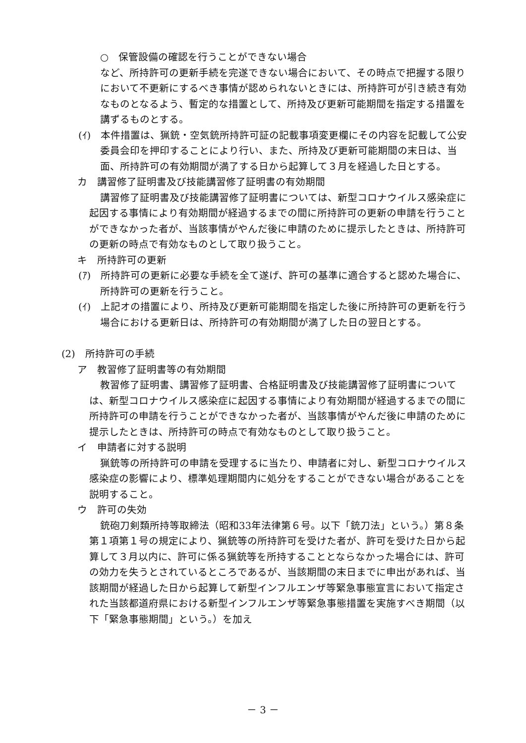○　保管設備の確認を行うことができない場合
など、所持許可の更新手続を完遂できない場合において、その時点で把握する限りにおいて不更新にするべき事情が認められないときには、所持許可が引き続き有効なものとなるよう、暫定的な措置として、所持及び更新可能期間を指定する措置を講ずるものとする。
(ｲ)　本件措置は、猟銃・空気銃所持許可証の記載事項変更欄にその内容を記載して公安委員会印を押印することにより行い、また、所持及び更新可能期間の末日は、当面、所持許可の有効期間が満了する日から起算して３月を経過した日とする。
カ　講習修了証明書及び技能講習修了証明書の有効期間
講習修了証明書及び技能講習修了証明書については、新型コロナウイルス感染症に起因する事情により有効期間が経過するまでの間に所持許可の更新の申請を行うことができなかった者が、当該事情がやんだ後に申請のために提示したときは、所持許可の更新の時点で有効なものとして取り扱うこと。
キ　所持許可の更新
(ｱ)　所持許可の更新に必要な手続を全て遂げ、許可の基準に適合すると認めた場合に、所持許可の更新を行うこと。
(ｲ)　上記オの措置により、所持及び更新可能期間を指定した後に所持許可の更新を行う場合における更新日は、所持許可の有効期間が満了した日の翌日とする。
(2)　所持許可の手続
ア　教習修了証明書等の有効期間
教習修了証明書、講習修了証明書、合格証明書及び技能講習修了証明書については、新型コロナウイルス感染症に起因する事情により有効期間が経過するまでの間に所持許可の申請を行うことができなかった者が、当該事情がやんだ後に申請のために提示したときは、所持許可の時点で有効なものとして取り扱うこと。
イ　申請者に対する説明
猟銃等の所持許可の申請を受理するに当たり、申請者に対し、新型コロナウイルス感染症の影響により、標準処理期間内に処分をすることができない場合があることを説明すること。
ウ　許可の失効
銃砲刀剣類所持等取締法（昭和33年法律第６号。以下「銃刀法」という。）第８条第１項第１号の規定により、猟銃等の所持許可を受けた者が、許可を受けた日から起算して３月以内に、許可に係る猟銃等を所持することとならなかった場合には、許可の効力を失うとされているところであるが、当該期間の末日までに申出があれば、当該期間が経過した日から起算して新型インフルエンザ等緊急事態宣言において指定された当該都道府県における新型インフルエンザ等緊急事態措置を実施すべき期間（以下「緊急事態期間」という。）を加え
－ 3 －